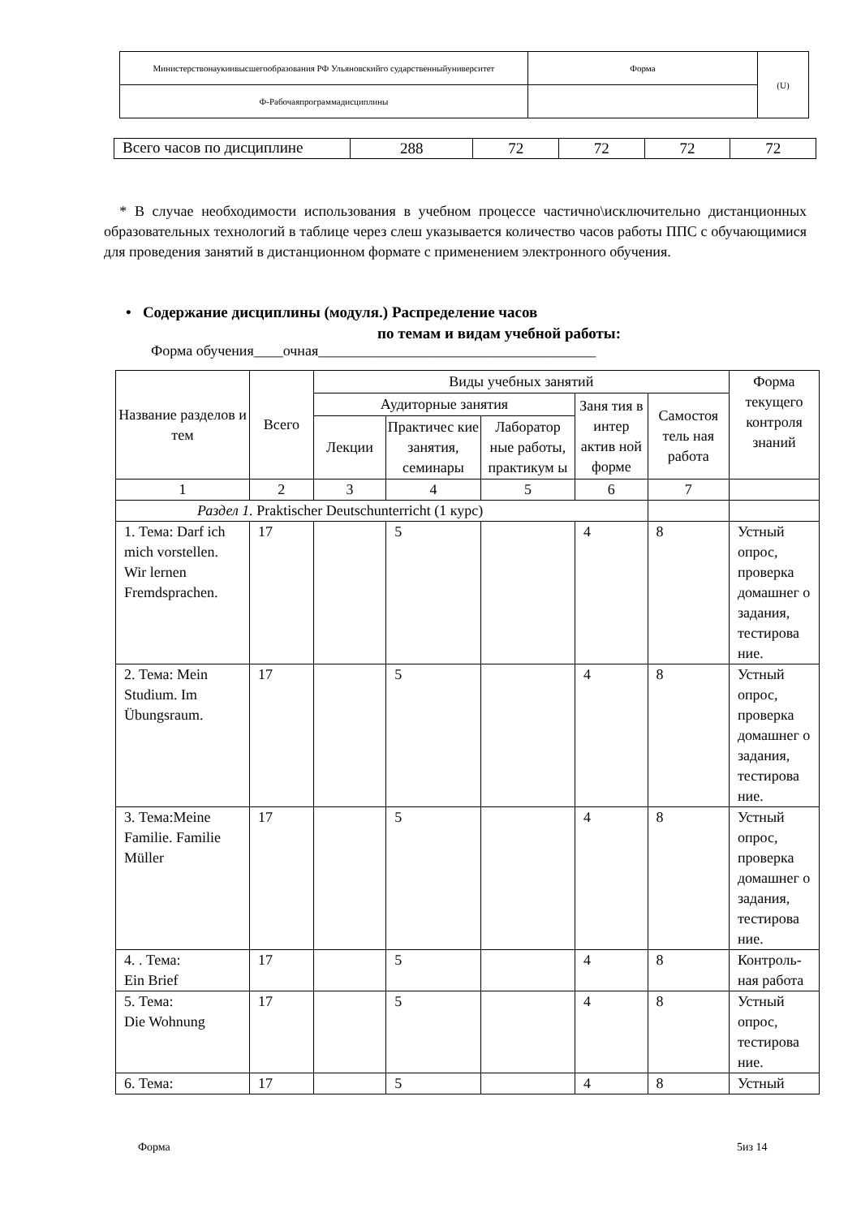| Министерствонаукиивысшегообразования РФ Ульяновскийго сударственныйуниверситет | Форма | (U) |
| Ф-Рабочаяпрограммадисциплины | | |
| Всего часов по дисциплине | 288 | 72 | 72 | 72 | 72 |
* В случае необходимости использования в учебном процессе частично\исключительно дистанционных образовательных технологий в таблице через слеш указывается количество часов работы ППС с обучающимися для проведения занятий в дистанционном формате с применением электронного обучения.
• Содержание дисциплины (модуля.) Распределение часов
по темам и видам учебной работы:
Форма обучения____очная______________________________________
| Название разделов и тем | Всего | Виды учебных занятий | | | | | Форма текущего контроля знаний |
| --- | --- | --- | --- | --- | --- | --- | --- |
| | | Аудиторные занятия | | | Заня тия в интер актив ной форме | Самостоя тель ная работа | |
| | | Лекции | Практичес кие занятия, семинары | Лаборатор ные работы, практикум ы | | | |
| 1 | 2 | 3 | 4 | 5 | 6 | 7 | |
| Раздел 1. Praktischer Deutschunterricht (1 курс) | | | | | | | |
| 1. Тема: Darf ich mich vorstellen. Wir lernen Fremdsprachen. | 17 | | 5 | | 4 | 8 | Устный опрос, проверка домашнег о задания, тестирова ние. |
| 2. Тема: Mein Studium. Im Übungsraum. | 17 | | 5 | | 4 | 8 | Устный опрос, проверка домашнег о задания, тестирова ние. |
| 3. Тема:Meine Familie. Familie Müller | 17 | | 5 | | 4 | 8 | Устный опрос, проверка домашнег о задания, тестирова ние. |
| 4. . Тема: Ein Brief | 17 | | 5 | | 4 | 8 | Контроль-ная работа |
| 5. Тема: Die Wohnung | 17 | | 5 | | 4 | 8 | Устный опрос, тестирова ние. |
| 6. Тема: | 17 | | 5 | | 4 | 8 | Устный |
Форма 5из 14